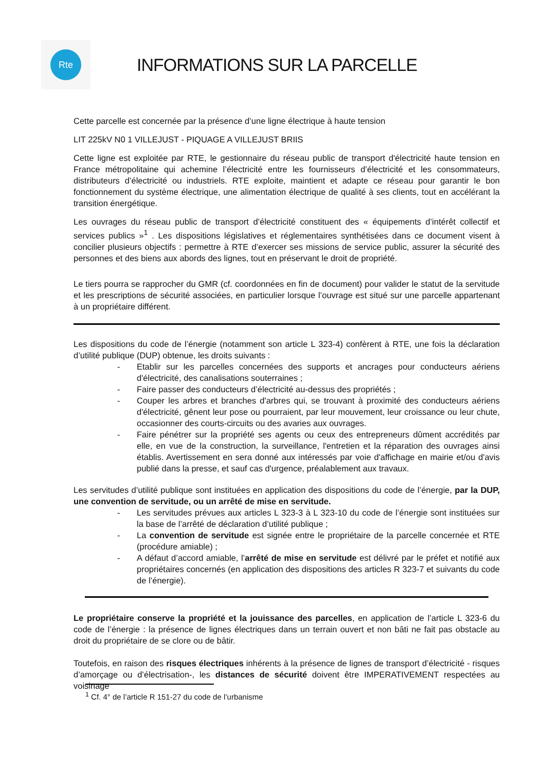Rte
INFORMATIONS SUR LA PARCELLE
Cette parcelle est concernée par la présence d’une ligne électrique à haute tension
LIT 225kV N0 1 VILLEJUST - PIQUAGE A VILLEJUST BRIIS
Cette ligne est exploitée par RTE, le gestionnaire du réseau public de transport d'électricité haute tension en France métropolitaine qui achemine l’électricité entre les fournisseurs d’électricité et les consommateurs, distributeurs d’électricité ou industriels. RTE exploite, maintient et adapte ce réseau pour garantir le bon fonctionnement du système électrique, une alimentation électrique de qualité à ses clients, tout en accélérant la transition énergétique.
Les ouvrages du réseau public de transport d’électricité constituent des « équipements d’intérêt collectif et services publics »<sup>1</sup> . Les dispositions législatives et réglementaires synthétisées dans ce document visent à concilier plusieurs objectifs : permettre à RTE d’exercer ses missions de service public, assurer la sécurité des personnes et des biens aux abords des lignes, tout en préservant le droit de propriété.
Le tiers pourra se rapprocher du GMR (cf. coordonnées en fin de document) pour valider le statut de la servitude et les prescriptions de sécurité associées, en particulier lorsque l’ouvrage est situé sur une parcelle appartenant à un propriétaire différent.
Les dispositions du code de l’énergie (notamment son article L 323-4) confèrent à RTE, une fois la déclaration d’utilité publique (DUP) obtenue, les droits suivants :
- Etablir sur les parcelles concernées des supports et ancrages pour conducteurs aériens d'électricité, des canalisations souterraines ;
- Faire passer des conducteurs d’électricité au-dessus des propriétés ;
- Couper les arbres et branches d'arbres qui, se trouvant à proximité des conducteurs aériens d'électricité, gênent leur pose ou pourraient, par leur mouvement, leur croissance ou leur chute, occasionner des courts-circuits ou des avaries aux ouvrages.
- Faire pénétrer sur la propriété ses agents ou ceux des entrepreneurs dûment accrédités par elle, en vue de la construction, la surveillance, l'entretien et la réparation des ouvrages ainsi établis. Avertissement en sera donné aux intéressés par voie d'affichage en mairie et/ou d'avis publié dans la presse, et sauf cas d'urgence, préalablement aux travaux.
Les servitudes d’utilité publique sont instituées en application des dispositions du code de l’énergie, par la DUP, une convention de servitude, ou un arrêté de mise en servitude.
- Les servitudes prévues aux articles L 323-3 à L 323-10 du code de l’énergie sont instituées sur la base de l’arrêté de déclaration d’utilité publique ;
- La convention de servitude est signée entre le propriétaire de la parcelle concernée et RTE (procédure amiable) ;
- A défaut d’accord amiable, l’arrêté de mise en servitude est délivré par le préfet et notifié aux propriétaires concernés (en application des dispositions des articles R 323-7 et suivants du code de l’énergie).
Le propriétaire conserve la propriété et la jouissance des parcelles, en application de l’article L 323-6 du code de l’énergie : la présence de lignes électriques dans un terrain ouvert et non bâti ne fait pas obstacle au droit du propriétaire de se clore ou de bâtir.
Toutefois, en raison des risques électriques inhérents à la présence de lignes de transport d’électricité - risques d’amorçage ou d’électrisation-, les distances de sécurité doivent être IMPERATIVEMENT respectées au voisinage
<sup>1</sup> Cf. 4° de l’article R 151-27 du code de l’urbanisme